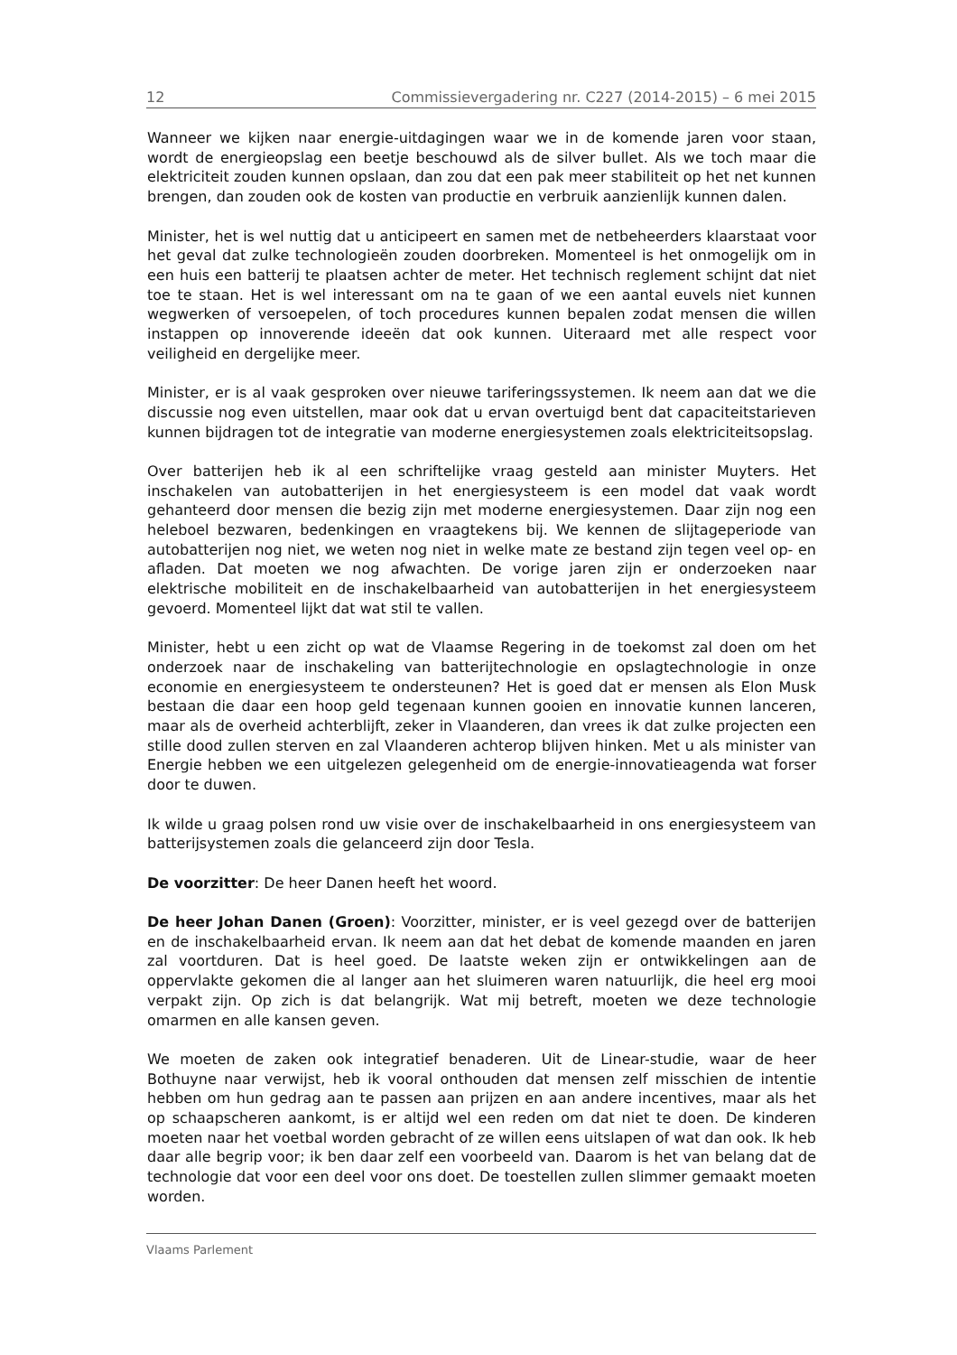12 Commissievergadering nr. C227 (2014-2015) – 6 mei 2015
Wanneer we kijken naar energie-uitdagingen waar we in de komende jaren voor staan, wordt de energieopslag een beetje beschouwd als de silver bullet. Als we toch maar die elektriciteit zouden kunnen opslaan, dan zou dat een pak meer stabiliteit op het net kunnen brengen, dan zouden ook de kosten van productie en verbruik aanzienlijk kunnen dalen.
Minister, het is wel nuttig dat u anticipeert en samen met de netbeheerders klaarstaat voor het geval dat zulke technologieën zouden doorbreken. Momenteel is het onmogelijk om in een huis een batterij te plaatsen achter de meter. Het technisch reglement schijnt dat niet toe te staan. Het is wel interessant om na te gaan of we een aantal euvels niet kunnen wegwerken of versoepelen, of toch procedures kunnen bepalen zodat mensen die willen instappen op innoverende ideeën dat ook kunnen. Uiteraard met alle respect voor veiligheid en dergelijke meer.
Minister, er is al vaak gesproken over nieuwe tariferingssystemen. Ik neem aan dat we die discussie nog even uitstellen, maar ook dat u ervan overtuigd bent dat capaciteitstarieven kunnen bijdragen tot de integratie van moderne energiesystemen zoals elektriciteitsopslag.
Over batterijen heb ik al een schriftelijke vraag gesteld aan minister Muyters. Het inschakelen van autobatterijen in het energiesysteem is een model dat vaak wordt gehanteerd door mensen die bezig zijn met moderne energiesystemen. Daar zijn nog een heleboel bezwaren, bedenkingen en vraagtekens bij. We kennen de slijtageperiode van autobatterijen nog niet, we weten nog niet in welke mate ze bestand zijn tegen veel op- en afladen. Dat moeten we nog afwachten. De vorige jaren zijn er onderzoeken naar elektrische mobiliteit en de inschakelbaarheid van autobatterijen in het energiesysteem gevoerd. Momenteel lijkt dat wat stil te vallen.
Minister, hebt u een zicht op wat de Vlaamse Regering in de toekomst zal doen om het onderzoek naar de inschakeling van batterijtechnologie en opslagtechnologie in onze economie en energiesysteem te ondersteunen? Het is goed dat er mensen als Elon Musk bestaan die daar een hoop geld tegenaan kunnen gooien en innovatie kunnen lanceren, maar als de overheid achterblijft, zeker in Vlaanderen, dan vrees ik dat zulke projecten een stille dood zullen sterven en zal Vlaanderen achterop blijven hinken. Met u als minister van Energie hebben we een uitgelezen gelegenheid om de energie-innovatieagenda wat forser door te duwen.
Ik wilde u graag polsen rond uw visie over de inschakelbaarheid in ons energiesysteem van batterijsystemen zoals die gelanceerd zijn door Tesla.
De voorzitter: De heer Danen heeft het woord.
De heer Johan Danen (Groen): Voorzitter, minister, er is veel gezegd over de batterijen en de inschakelbaarheid ervan. Ik neem aan dat het debat de komende maanden en jaren zal voortduren. Dat is heel goed. De laatste weken zijn er ontwikkelingen aan de oppervlakte gekomen die al langer aan het sluimeren waren natuurlijk, die heel erg mooi verpakt zijn. Op zich is dat belangrijk. Wat mij betreft, moeten we deze technologie omarmen en alle kansen geven.
We moeten de zaken ook integratief benaderen. Uit de Linear-studie, waar de heer Bothuyne naar verwijst, heb ik vooral onthouden dat mensen zelf misschien de intentie hebben om hun gedrag aan te passen aan prijzen en aan andere incentives, maar als het op schaapscheren aankomt, is er altijd wel een reden om dat niet te doen. De kinderen moeten naar het voetbal worden gebracht of ze willen eens uitslapen of wat dan ook. Ik heb daar alle begrip voor; ik ben daar zelf een voorbeeld van. Daarom is het van belang dat de technologie dat voor een deel voor ons doet. De toestellen zullen slimmer gemaakt moeten worden.
Vlaams Parlement